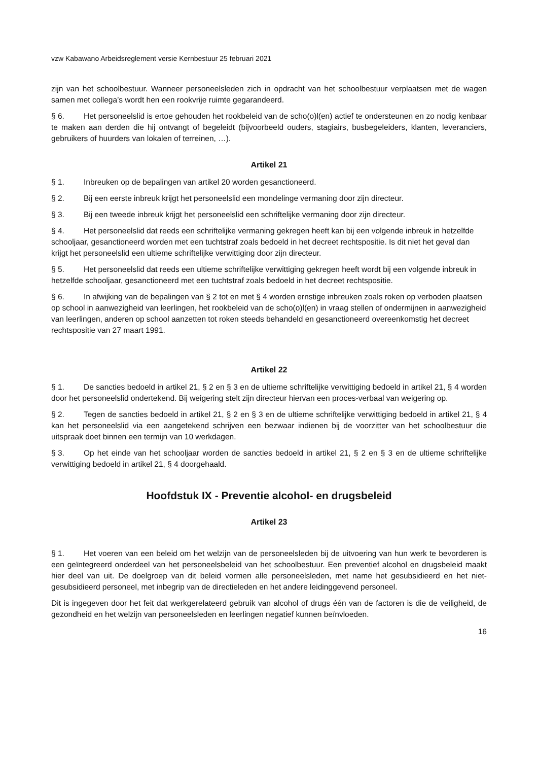vzw Kabawano Arbeidsreglement versie Kernbestuur 25 februari 2021
zijn van het schoolbestuur. Wanneer personeelsleden zich in opdracht van het schoolbestuur verplaatsen met de wagen samen met collega’s wordt hen een rookvrije ruimte gegarandeerd.
§ 6. Het personeelslid is ertoe gehouden het rookbeleid van de scho(o)l(en) actief te ondersteunen en zo nodig kenbaar te maken aan derden die hij ontvangt of begeleidt (bijvoorbeeld ouders, stagiairs, busbegeleiders, klanten, leveranciers, gebruikers of huurders van lokalen of terreinen, …).
Artikel 21
§ 1. Inbreuken op de bepalingen van artikel 20 worden gesanctioneerd.
§ 2. Bij een eerste inbreuk krijgt het personeelslid een mondelinge vermaning door zijn directeur.
§ 3. Bij een tweede inbreuk krijgt het personeelslid een schriftelijke vermaning door zijn directeur.
§ 4. Het personeelslid dat reeds een schriftelijke vermaning gekregen heeft kan bij een volgende inbreuk in hetzelfde schooljaar, gesanctioneerd worden met een tuchtstraf zoals bedoeld in het decreet rechtspositie. Is dit niet het geval dan krijgt het personeelslid een ultieme schriftelijke verwittiging door zijn directeur.
§ 5. Het personeelslid dat reeds een ultieme schriftelijke verwittiging gekregen heeft wordt bij een volgende inbreuk in hetzelfde schooljaar, gesanctioneerd met een tuchtstraf zoals bedoeld in het decreet rechtspositie.
§ 6. In afwijking van de bepalingen van § 2 tot en met § 4 worden ernstige inbreuken zoals roken op verboden plaatsen op school in aanwezigheid van leerlingen, het rookbeleid van de scho(o)l(en) in vraag stellen of ondermijnen in aanwezigheid van leerlingen, anderen op school aanzetten tot roken steeds behandeld en gesanctioneerd overeenkomstig het decreet rechtspositie van 27 maart 1991.
Artikel 22
§ 1. De sancties bedoeld in artikel 21, § 2 en § 3 en de ultieme schriftelijke verwittiging bedoeld in artikel 21, § 4 worden door het personeelslid ondertekend. Bij weigering stelt zijn directeur hiervan een proces-verbaal van weigering op.
§ 2. Tegen de sancties bedoeld in artikel 21, § 2 en § 3 en de ultieme schriftelijke verwittiging bedoeld in artikel 21, § 4 kan het personeelslid via een aangetekend schrijven een bezwaar indienen bij de voorzitter van het schoolbestuur die uitspraak doet binnen een termijn van 10 werkdagen.
§ 3. Op het einde van het schooljaar worden de sancties bedoeld in artikel 21, § 2 en § 3 en de ultieme schriftelijke verwittiging bedoeld in artikel 21, § 4 doorgehaald.
Hoofdstuk IX - Preventie alcohol- en drugsbeleid
Artikel 23
§ 1. Het voeren van een beleid om het welzijn van de personeelsleden bij de uitvoering van hun werk te bevorderen is een geïntegreerd onderdeel van het personeelsbeleid van het schoolbestuur. Een preventief alcohol en drugsbeleid maakt hier deel van uit. De doelgroep van dit beleid vormen alle personeelsleden, met name het gesubsidieerd en het niet-gesubsidieerd personeel, met inbegrip van de directieleden en het andere leidinggevend personeel.
Dit is ingegeven door het feit dat werkgerelateerd gebruik van alcohol of drugs één van de factoren is die de veiligheid, de gezondheid en het welzijn van personeelsleden en leerlingen negatief kunnen beïnvloeden.
16